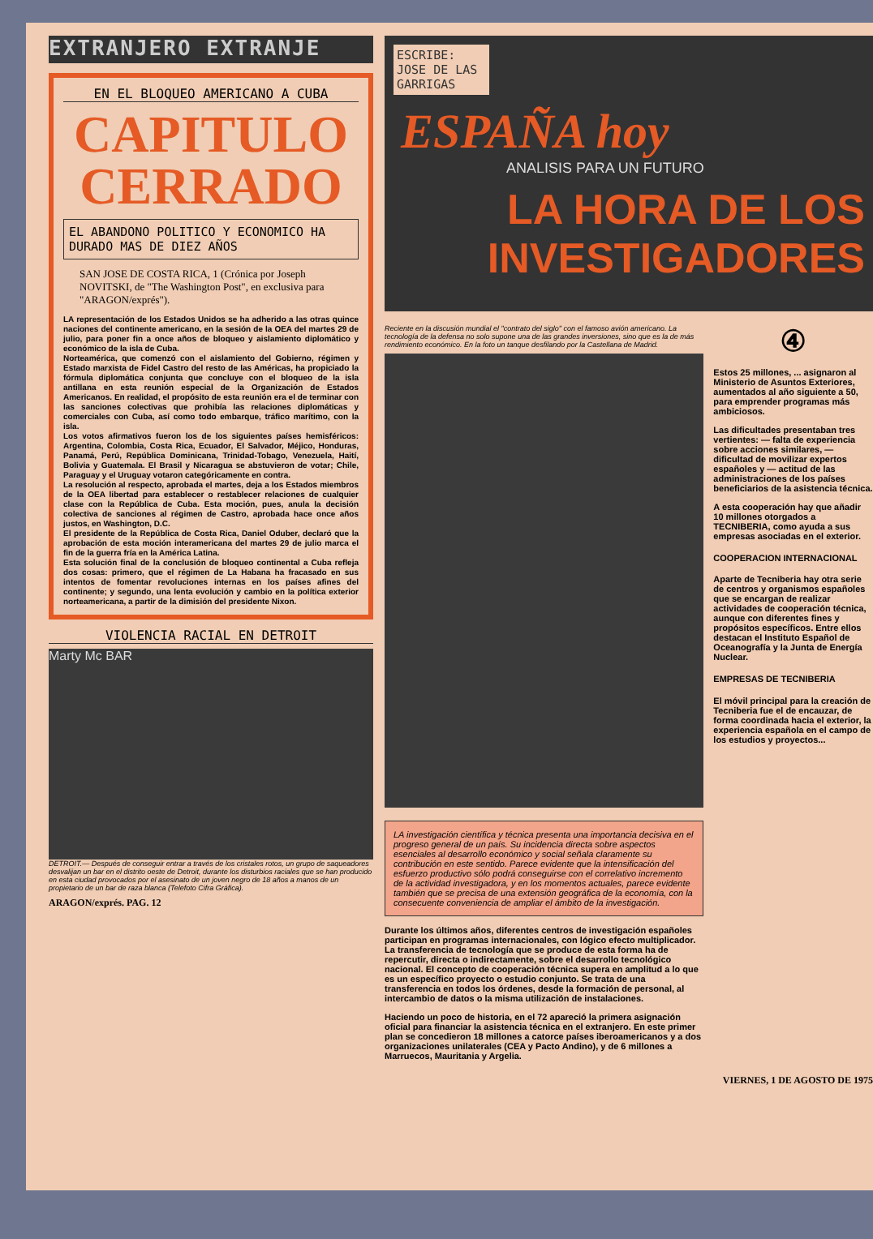EXTRANJERO EXTRANJE
EN EL BLOQUEO AMERICANO A CUBA
CAPITULO CERRADO
EL ABANDONO POLITICO Y ECONOMICO HA DURADO MAS DE DIEZ AÑOS
SAN JOSE DE COSTA RICA, 1 (Crónica por Joseph NOVITSKI, de "The Washington Post", en exclusiva para "ARAGON/exprés").
LA representación de los Estados Unidos se ha adherido a las otras quince naciones del continente americano, en la sesión de la OEA del martes 29 de julio, para poner fin a once años de bloqueo y aislamiento diplomático y económico de la isla de Cuba.
Norteamérica, que comenzó con el aislamiento del Gobierno, régimen y Estado marxista de Fidel Castro del resto de las Américas, ha propiciado la fórmula diplomática conjunta que concluye con el bloqueo de la isla antillana en esta reunión especial de la Organización de Estados Americanos. En realidad, el propósito de esta reunión era el de terminar con las sanciones colectivas que prohibía las relaciones diplomáticas y comerciales con Cuba, así como todo embarque, tráfico marítimo, con la isla.
Los votos afirmativos fueron los de los siguientes países hemisféricos: Argentina, Colombia, Costa Rica, Ecuador, El Salvador, Méjico, Honduras, Panamá, Perú, República Dominicana, Trinidad-Tobago, Venezuela, Haití, Bolivia y Guatemala. El Brasil y Nicaragua se abstuvieron de votar; Chile, Paraguay y el Uruguay votaron categóricamente en contra.
La resolución al respecto, aprobada el martes, deja a los Estados miembros de la OEA libertad para establecer o restablecer relaciones de cualquier clase con la República de Cuba. Esta moción, pues, anula la decisión colectiva de sanciones al régimen de Castro, aprobada hace once años justos, en Washington, D.C.
El presidente de la República de Costa Rica, Daniel Oduber, declaró que la aprobación de esta moción interamericana del martes 29 de julio marca el fin de la guerra fría en la América Latina.
Esta solución final de la conclusión de bloqueo continental a Cuba refleja dos cosas: primero, que el régimen de La Habana ha fracasado en sus intentos de fomentar revoluciones internas en los países afines del continente; y segundo, una lenta evolución y cambio en la política exterior norteamericana, a partir de la dimisión del presidente Nixon.
VIOLENCIA RACIAL EN DETROIT
Marty Mc BAR
DETROIT.— Después de conseguir entrar a través de los cristales rotos, un grupo de saqueadores desvalijan un bar en el distrito oeste de Detroit, durante los disturbios raciales que se han producido en esta ciudad provocados por el asesinato de un joven negro de 18 años a manos de un propietario de un bar de raza blanca (Telefoto Cifra Gráfica).
ARAGON/exprés. PAG. 12
ESCRIBE: JOSE DE LAS GARRIGAS
ESPAÑA hoy
ANALISIS PARA UN FUTURO
LA HORA DE LOS INVESTIGADORES
Reciente en la discusión mundial el "contrato del siglo" con el famoso avión americano. La tecnología de la defensa no solo supone una de las grandes inversiones, sino que es la de más rendimiento económico. En la foto un tanque desfilando por la Castellana de Madrid.
LA investigación científica y técnica presenta una importancia decisiva en el progreso general de un país. Su incidencia directa sobre aspectos esenciales al desarrollo económico y social señala claramente su contribución en este sentido. Parece evidente que la intensificación del esfuerzo productivo sólo podrá conseguirse con el correlativo incremento de la actividad investigadora, y en los momentos actuales, parece evidente también que se precisa de una extensión geográfica de la economía, con la consecuente conveniencia de ampliar el ámbito de la investigación.
Durante los últimos años, diferentes centros de investigación españoles participan en programas internacionales, con lógico efecto multiplicador. La transferencia de tecnología que se produce de esta forma ha de repercutir, directa o indirectamente, sobre el desarrollo tecnológico nacional. El concepto de cooperación técnica supera en amplitud a lo que es un específico proyecto o estudio conjunto. Se trata de una transferencia en todos los órdenes, desde la formación de personal, al intercambio de datos o la misma utilización de instalaciones.
Haciendo un poco de historia, en el 72 apareció la primera asignación oficial para financiar la asistencia técnica en el extranjero. En este primer plan se concedieron 18 millones a catorce países iberoamericanos y a dos organizaciones unilaterales (CEA y Pacto Andino), y de 6 millones a Marruecos, Mauritania y Argelia.
④
Estos 25 millones, ... asignaron al Ministerio de Asuntos Exteriores, aumentados al año siguiente a 50, para emprender programas más ambiciosos.
Las dificultades presentaban tres vertientes: — falta de experiencia sobre acciones similares, — dificultad de movilizar expertos españoles y — actitud de las administraciones de los países beneficiarios de la asistencia técnica.
A esta cooperación hay que añadir 10 millones otorgados a TECNIBERIA, como ayuda a sus empresas asociadas en el exterior.
COOPERACION INTERNACIONAL
Aparte de Tecniberia hay otra serie de centros y organismos españoles que se encargan de realizar actividades de cooperación técnica, aunque con diferentes fines y propósitos específicos. Entre ellos destacan el Instituto Español de Oceanografía y la Junta de Energía Nuclear.
EMPRESAS DE TECNIBERIA
El móvil principal para la creación de Tecniberia fue el de encauzar, de forma coordinada hacia el exterior, la experiencia española en el campo de los estudios y proyectos...
VIERNES, 1 DE AGOSTO DE 1975